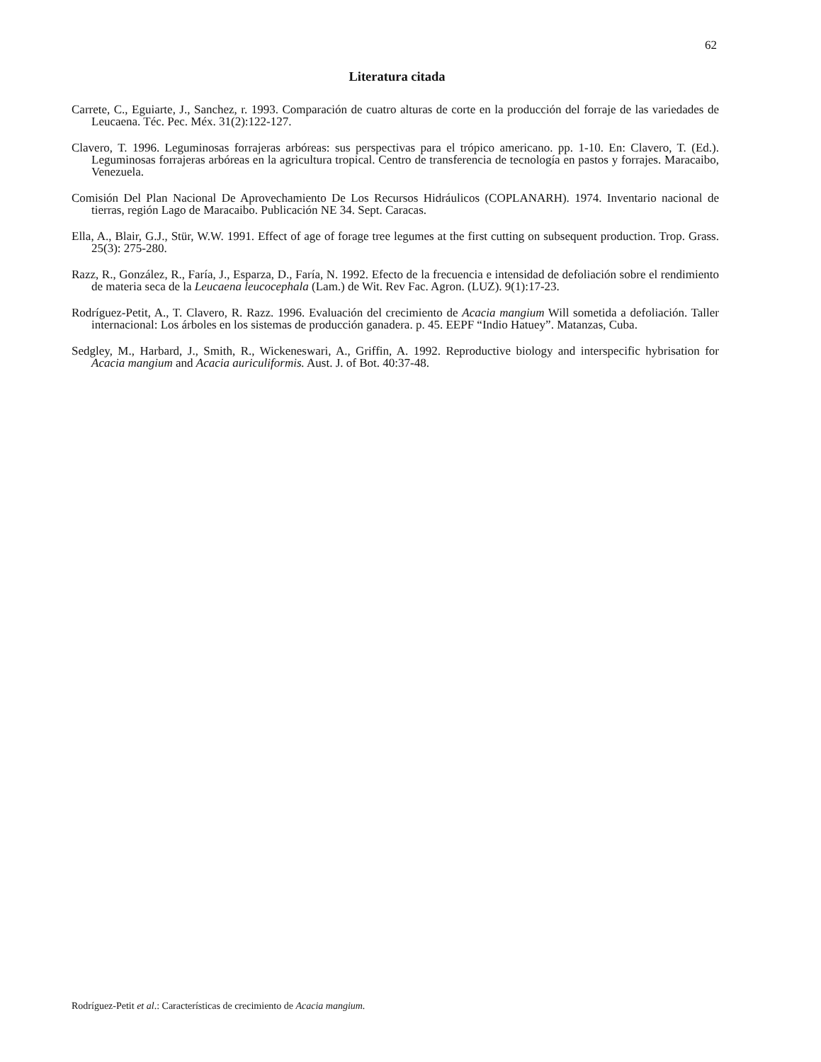62
Literatura citada
Carrete, C., Eguiarte, J., Sanchez, r. 1993. Comparación de cuatro alturas de corte en la producción del forraje de las variedades de Leucaena. Téc. Pec. Méx. 31(2):122-127.
Clavero, T. 1996. Leguminosas forrajeras arbóreas: sus perspectivas para el trópico americano. pp. 1-10. En: Clavero, T. (Ed.). Leguminosas forrajeras arbóreas en la agricultura tropical. Centro de transferencia de tecnología en pastos y forrajes. Maracaibo, Venezuela.
Comisión Del Plan Nacional De Aprovechamiento De Los Recursos Hidráulicos (COPLANARH). 1974. Inventario nacional de tierras, región Lago de Maracaibo. Publicación NE 34. Sept. Caracas.
Ella, A., Blair, G.J., Stür, W.W. 1991. Effect of age of forage tree legumes at the first cutting on subsequent production. Trop. Grass. 25(3): 275-280.
Razz, R., González, R., Faría, J., Esparza, D., Faría, N. 1992. Efecto de la frecuencia e intensidad de defoliación sobre el rendimiento de materia seca de la Leucaena leucocephala (Lam.) de Wit. Rev Fac. Agron. (LUZ). 9(1):17-23.
Rodríguez-Petit, A., T. Clavero, R. Razz. 1996. Evaluación del crecimiento de Acacia mangium Will sometida a defoliación. Taller internacional: Los árboles en los sistemas de producción ganadera. p. 45. EEPF “Indio Hatuey”. Matanzas, Cuba.
Sedgley, M., Harbard, J., Smith, R., Wickeneswari, A., Griffin, A. 1992. Reproductive biology and interspecific hybrisation for Acacia mangium and Acacia auriculiformis. Aust. J. of Bot. 40:37-48.
Rodríguez-Petit et al.: Características de crecimiento de Acacia mangium.